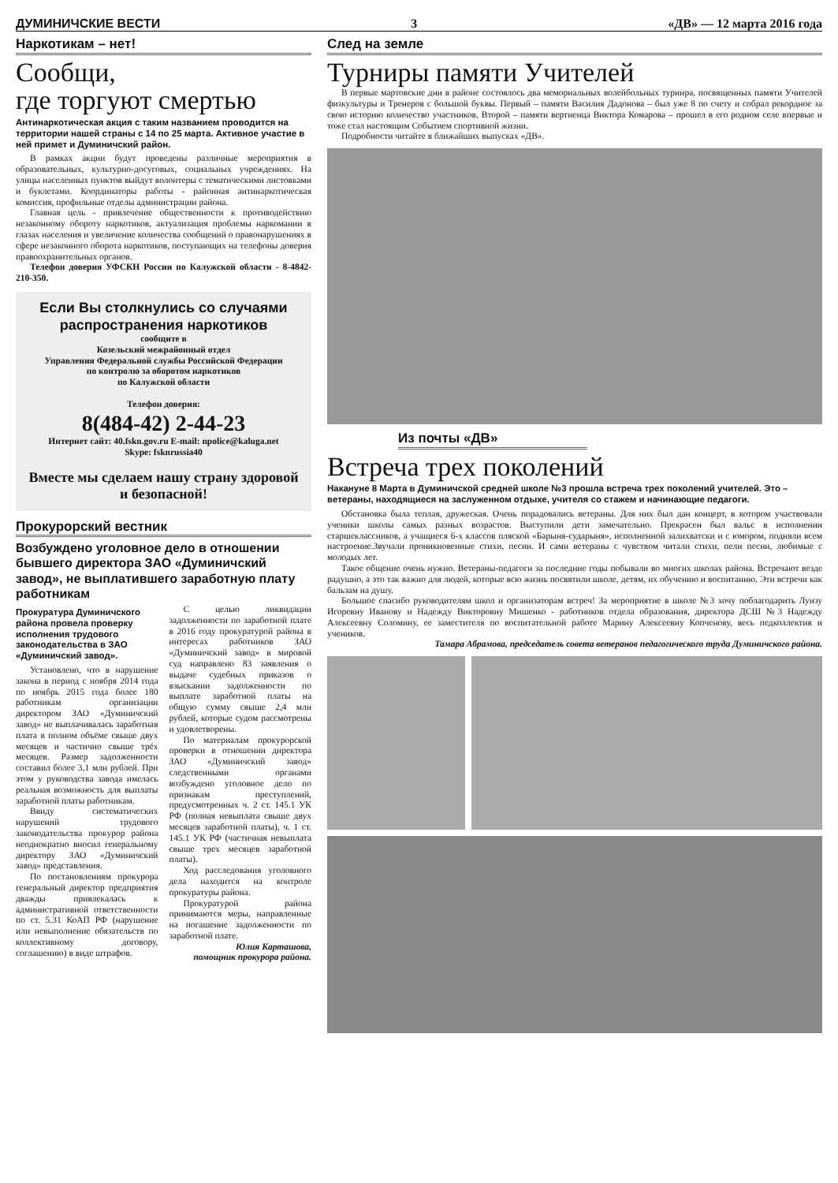ДУМИНИЧСКИЕ ВЕСТИ 3 «ДВ» — 12 марта 2016 года
Наркотикам – нет!
Сообщи,
где торгуют смертью
Антинаркотическая акция с таким названием проводится на территории нашей страны с 14 по 25 марта. Активное участие в ней примет и Думиничский район.
В рамках акции будут проведены различные мероприятия в образовательных, культурно-досуговых, социальных учреждениях. На улицы населенных пунктов выйдут волонтеры с тематическими листовками и буклетами. Координаторы работы - районная антинаркотическая комиссия, профильные отделы администрации района.
Главная цель - привлечение общественности к противодействию незаконному обороту наркотиков, актуализация проблемы наркомании в глазах населения и увеличение количества сообщений о правонарушениях в сфере незаконного оборота наркотиков, поступающих на телефоны доверия правоохранительных органов.
Телефон доверия УФСКН России по Калужской области - 8-4842-210-350.
Если Вы столкнулись со случаями распространения наркотиков
сообщите в
Козельский межрайонный отдел
Управления Федеральной службы Российской Федерации
по контролю за оборотом наркотиков
по Калужской области
Телефон доверия:
8(484-42) 2-44-23
Интернет сайт: 40.fskn.gov.ru E-mail: npolice@kaluga.net
Skype: fsknrussia40
Вместе мы сделаем нашу страну здоровой и безопасной!
Прокурорский вестник
Возбуждено уголовное дело в отношении бывшего директора ЗАО «Думиничский завод», не выплатившего заработную плату работникам
Прокуратура Думиничского района провела проверку исполнения трудового законодательства в ЗАО «Думиничский завод».
Установлено, что в нарушение закона в период с ноября 2014 года по ноябрь 2015 года более 180 работникам организации директором ЗАО «Думиничский завод» не выплачивалась заработная плата в полном объёме свыше двух месяцев и частично свыше трёх месяцев. Размер задолженности составил более 3,1 млн рублей. При этом у руководства завода имелась реальная возможность для выплаты заработной платы работникам.
Ввиду систематических нарушений трудового законодательства прокурор района неоднократно вносил генеральному директору ЗАО «Думиничский завод» представления.
По постановлениям прокурора генеральный директор предприятия дважды привлекалась к административной ответственности по ст. 5.31 КоАП РФ (нарушение или невыполнение обязательств по коллективному договору, соглашению) в виде штрафов.
С целью ликвидации задолженности по заработной плате в 2016 году прокуратурой района в интересах работников ЗАО «Думиничский завод» в мировой суд направлено 83 заявления о выдаче судебных приказов о взыскании задолженности по выплате заработной платы на общую сумму свыше 2,4 млн рублей, которые судом рассмотрены и удовлетворены.
По материалам прокурорской проверки в отношении директора ЗАО «Думиничский завод» следственными органами возбуждено уголовное дело по признакам преступлений, предусмотренных ч. 2 ст. 145.1 УК РФ (полная невыплата свыше двух месяцев заработной платы), ч. 1 ст. 145.1 УК РФ (частичная невыплата свыше трех месяцев заработной платы).
Ход расследования уголовного дела находится на контроле прокуратуры района.
Прокуратурой района принимаются меры, направленные на погашение задолженности по заработной плате.
Юлия Карташова,
помощник прокурора района.
След на земле
Турниры памяти Учителей
В первые мартовские дни в районе состоялось два мемориальных волейбольных турнира, посвященных памяти Учителей физкультуры и Тренеров с большой буквы. Первый – памяти Василия Дадонова – был уже 8 по счету и собрал рекордное за свою историю количество участников. Второй – памяти вертненца Виктора Комарова – прошел в его родном селе впервые и тоже стал настоящим Событием спортивной жизни.
Подробности читайте в ближайших выпусках «ДВ».
Из почты «ДВ»
Встреча трех поколений
Накануне 8 Марта в Думиничской средней школе №3 прошла встреча трех поколений учителей. Это – ветераны, находящиеся на заслуженном отдыхе, учителя со стажем и начинающие педагоги.
Обстановка была теплая, дружеская. Очень порадовались ветераны. Для них был дан концерт, в котором участвовали ученики школы самых разных возрастов. Выступили дети замечательно. Прекрасен был вальс в исполнении старшеклассников, а учащиеся 6-х классов пляской «Барыня-сударыня», исполненной залихватски и с юмором, подняли всем настроение.Звучали проникновенные стихи, песни. И сами ветераны с чувством читали стихи, пели песни, любимые с молодых лет.
Такое общение очень нужно. Ветераны-педагоги за последние годы побывали во многих школах района. Встречают везде радушно, а это так важно для людей, которые всю жизнь посвятили школе, детям, их обучению и воспитанию. Эти встречи как бальзам на душу.
Большое спасибо руководителям школ и организаторам встреч! За мероприятие в школе №3 хочу поблагодарить Луизу Игоревну Иванову и Надежду Викторовну Мишенко - работников отдела образования, директора ДСШ №3 Надежду Алексеевну Соломину, ее заместителя по воспитательной работе Марину Алексеевну Копченову, весь педколлектив и учеников.
Тамара Абрамова, председатель совета ветеранов педагогического труда Думиничского района.